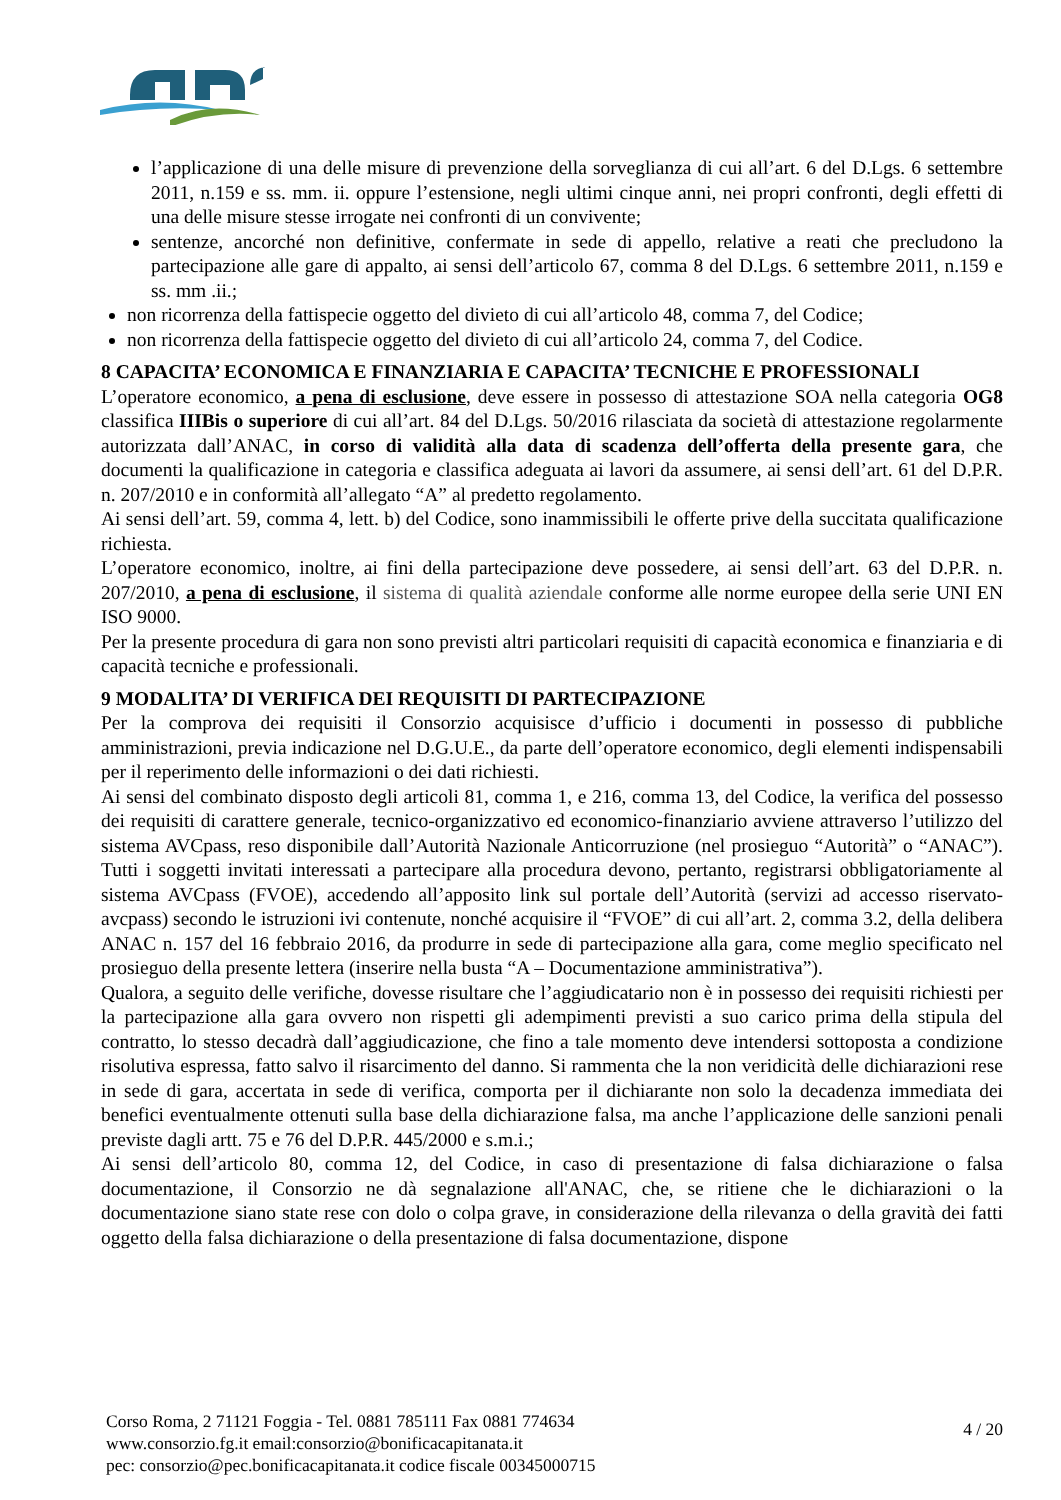l’applicazione di una delle misure di prevenzione della sorveglianza di cui all’art. 6 del D.Lgs. 6 settembre 2011, n.159 e ss. mm. ii. oppure l’estensione, negli ultimi cinque anni, nei propri confronti, degli effetti di una delle misure stesse irrogate nei confronti di un convivente;
sentenze, ancorché non definitive, confermate in sede di appello, relative a reati che precludono la partecipazione alle gare di appalto, ai sensi dell’articolo 67, comma 8 del D.Lgs. 6 settembre 2011, n.159 e ss. mm .ii.;
non ricorrenza della fattispecie oggetto del divieto di cui all’articolo 48, comma 7, del Codice;
non ricorrenza della fattispecie oggetto del divieto di cui all’articolo 24, comma 7, del Codice.
8 CAPACITA’ ECONOMICA E FINANZIARIA E CAPACITA’ TECNICHE E PROFESSIONALI
L’operatore economico, a pena di esclusione, deve essere in possesso di attestazione SOA nella categoria OG8 classifica IIIBis o superiore di cui all’art. 84 del D.Lgs. 50/2016 rilasciata da società di attestazione regolarmente autorizzata dall’ANAC, in corso di validità alla data di scadenza dell’offerta della presente gara, che documenti la qualificazione in categoria e classifica adeguata ai lavori da assumere, ai sensi dell’art. 61 del D.P.R. n. 207/2010 e in conformità all’allegato “A” al predetto regolamento.
Ai sensi dell’art. 59, comma 4, lett. b) del Codice, sono inammissibili le offerte prive della succitata qualificazione richiesta.
L’operatore economico, inoltre, ai fini della partecipazione deve possedere, ai sensi dell’art. 63 del D.P.R. n. 207/2010, a pena di esclusione, il sistema di qualità aziendale conforme alle norme europee della serie UNI EN ISO 9000.
Per la presente procedura di gara non sono previsti altri particolari requisiti di capacità economica e finanziaria e di capacità tecniche e professionali.
9 MODALITA’ DI VERIFICA DEI REQUISITI DI PARTECIPAZIONE
Per la comprova dei requisiti il Consorzio acquisisce d’ufficio i documenti in possesso di pubbliche amministrazioni, previa indicazione nel D.G.U.E., da parte dell’operatore economico, degli elementi indispensabili per il reperimento delle informazioni o dei dati richiesti.
Ai sensi del combinato disposto degli articoli 81, comma 1, e 216, comma 13, del Codice, la verifica del possesso dei requisiti di carattere generale, tecnico-organizzativo ed economico-finanziario avviene attraverso l’utilizzo del sistema AVCpass, reso disponibile dall’Autorità Nazionale Anticorruzione (nel prosieguo “Autorità” o “ANAC”). Tutti i soggetti invitati interessati a partecipare alla procedura devono, pertanto, registrarsi obbligatoriamente al sistema AVCpass (FVOE), accedendo all’apposito link sul portale dell’Autorità (servizi ad accesso riservato-avcpass) secondo le istruzioni ivi contenute, nonché acquisire il “FVOE” di cui all’art. 2, comma 3.2, della delibera ANAC n. 157 del 16 febbraio 2016, da produrre in sede di partecipazione alla gara, come meglio specificato nel prosieguo della presente lettera (inserire nella busta “A – Documentazione amministrativa”).
Qualora, a seguito delle verifiche, dovesse risultare che l’aggiudicatario non è in possesso dei requisiti richiesti per la partecipazione alla gara ovvero non rispetti gli adempimenti previsti a suo carico prima della stipula del contratto, lo stesso decadrà dall’aggiudicazione, che fino a tale momento deve intendersi sottoposta a condizione risolutiva espressa, fatto salvo il risarcimento del danno. Si rammenta che la non veridicità delle dichiarazioni rese in sede di gara, accertata in sede di verifica, comporta per il dichiarante non solo la decadenza immediata dei benefici eventualmente ottenuti sulla base della dichiarazione falsa, ma anche l’applicazione delle sanzioni penali previste dagli artt. 75 e 76 del D.P.R. 445/2000 e s.m.i.;
Ai sensi dell’articolo 80, comma 12, del Codice, in caso di presentazione di falsa dichiarazione o falsa documentazione, il Consorzio ne dà segnalazione all'ANAC, che, se ritiene che le dichiarazioni o la documentazione siano state rese con dolo o colpa grave, in considerazione della rilevanza o della gravità dei fatti oggetto della falsa dichiarazione o della presentazione di falsa documentazione, dispone
Corso Roma, 2 71121 Foggia - Tel. 0881 785111 Fax 0881 774634
www.consorzio.fg.it email:consorzio@bonificacapitanata.it
pec: consorzio@pec.bonificacapitanata.it codice fiscale 00345000715
4 / 20